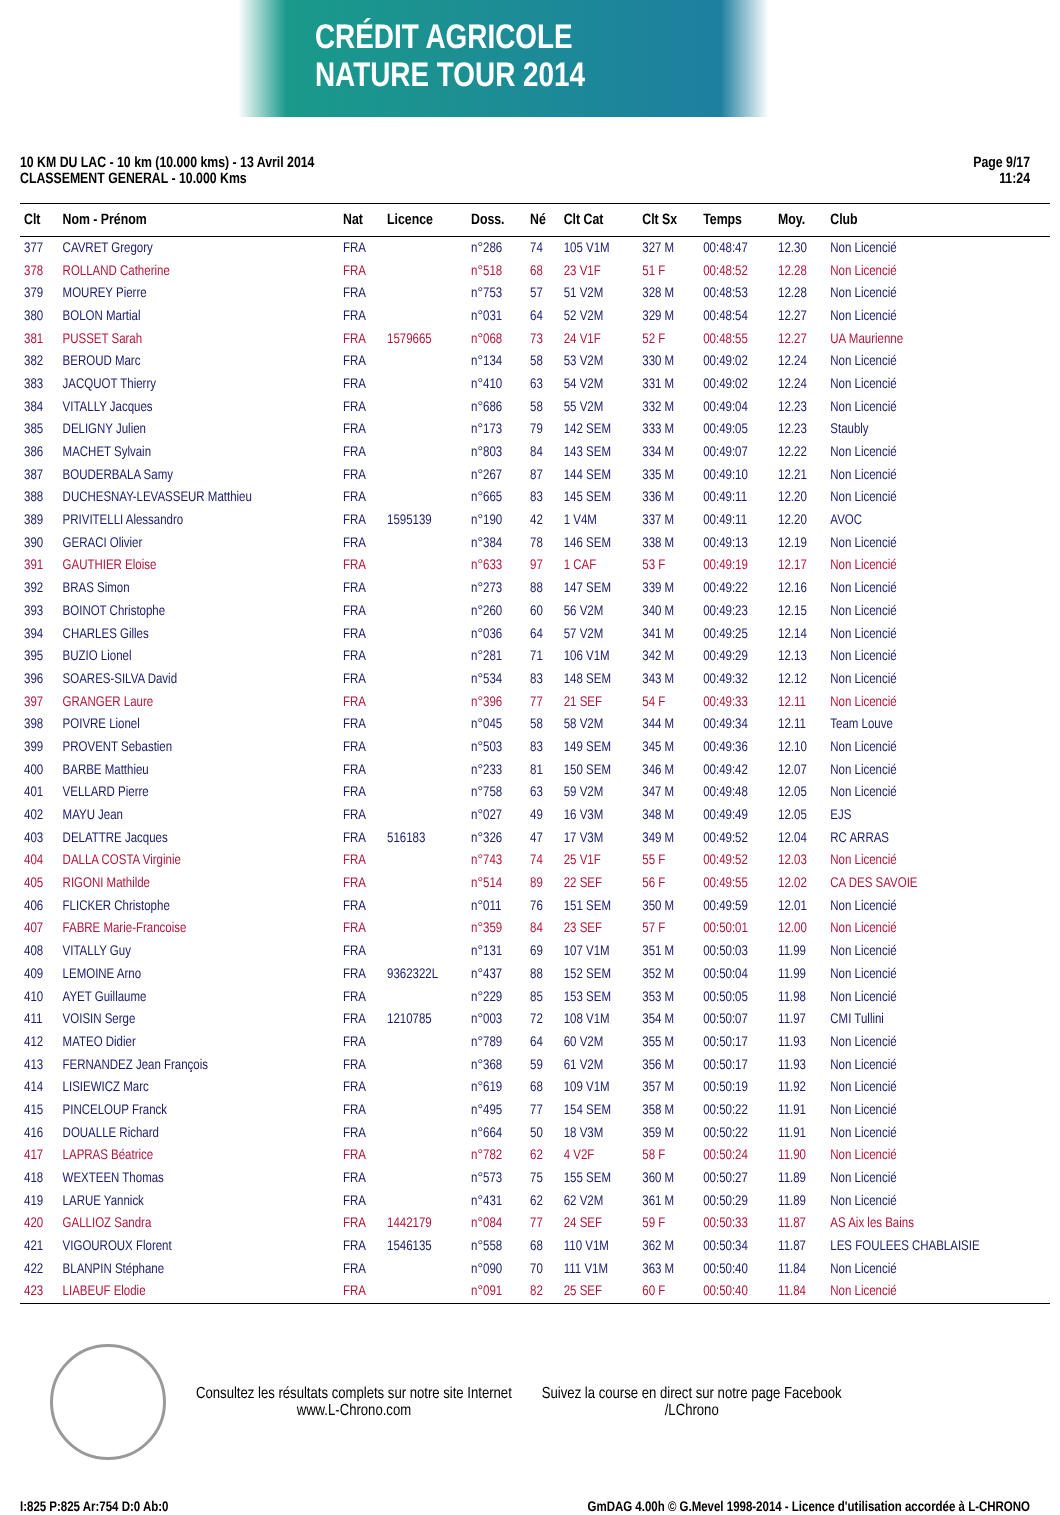CRÉDIT AGRICOLE
NATURE TOUR 2014
10 KM DU LAC - 10 km (10.000 kms) - 13 Avril 2014
CLASSEMENT GENERAL - 10.000 Kms
Page 9/17
11:24
| Clt | Nom - Prénom | Nat | Licence | Doss. | Né | Clt Cat | Clt Sx | Temps | Moy. | Club |
| --- | --- | --- | --- | --- | --- | --- | --- | --- | --- | --- |
| 377 | CAVRET Gregory | FRA | | n°286 | 74 | 105 V1M | 327 M | 00:48:47 | 12.30 | Non Licencié |
| 378 | ROLLAND Catherine | FRA | | n°518 | 68 | 23 V1F | 51 F | 00:48:52 | 12.28 | Non Licencié |
| 379 | MOUREY Pierre | FRA | | n°753 | 57 | 51 V2M | 328 M | 00:48:53 | 12.28 | Non Licencié |
| 380 | BOLON Martial | FRA | | n°031 | 64 | 52 V2M | 329 M | 00:48:54 | 12.27 | Non Licencié |
| 381 | PUSSET Sarah | FRA | 1579665 | n°068 | 73 | 24 V1F | 52 F | 00:48:55 | 12.27 | UA Maurienne |
| 382 | BEROUD Marc | FRA | | n°134 | 58 | 53 V2M | 330 M | 00:49:02 | 12.24 | Non Licencié |
| 383 | JACQUOT Thierry | FRA | | n°410 | 63 | 54 V2M | 331 M | 00:49:02 | 12.24 | Non Licencié |
| 384 | VITALLY Jacques | FRA | | n°686 | 58 | 55 V2M | 332 M | 00:49:04 | 12.23 | Non Licencié |
| 385 | DELIGNY Julien | FRA | | n°173 | 79 | 142 SEM | 333 M | 00:49:05 | 12.23 | Staubly |
| 386 | MACHET Sylvain | FRA | | n°803 | 84 | 143 SEM | 334 M | 00:49:07 | 12.22 | Non Licencié |
| 387 | BOUDERBALA Samy | FRA | | n°267 | 87 | 144 SEM | 335 M | 00:49:10 | 12.21 | Non Licencié |
| 388 | DUCHESNAY-LEVASSEUR Matthieu | FRA | | n°665 | 83 | 145 SEM | 336 M | 00:49:11 | 12.20 | Non Licencié |
| 389 | PRIVITELLI Alessandro | FRA | 1595139 | n°190 | 42 | 1 V4M | 337 M | 00:49:11 | 12.20 | AVOC |
| 390 | GERACI Olivier | FRA | | n°384 | 78 | 146 SEM | 338 M | 00:49:13 | 12.19 | Non Licencié |
| 391 | GAUTHIER Eloise | FRA | | n°633 | 97 | 1 CAF | 53 F | 00:49:19 | 12.17 | Non Licencié |
| 392 | BRAS Simon | FRA | | n°273 | 88 | 147 SEM | 339 M | 00:49:22 | 12.16 | Non Licencié |
| 393 | BOINOT Christophe | FRA | | n°260 | 60 | 56 V2M | 340 M | 00:49:23 | 12.15 | Non Licencié |
| 394 | CHARLES Gilles | FRA | | n°036 | 64 | 57 V2M | 341 M | 00:49:25 | 12.14 | Non Licencié |
| 395 | BUZIO Lionel | FRA | | n°281 | 71 | 106 V1M | 342 M | 00:49:29 | 12.13 | Non Licencié |
| 396 | SOARES-SILVA David | FRA | | n°534 | 83 | 148 SEM | 343 M | 00:49:32 | 12.12 | Non Licencié |
| 397 | GRANGER Laure | FRA | | n°396 | 77 | 21 SEF | 54 F | 00:49:33 | 12.11 | Non Licencié |
| 398 | POIVRE Lionel | FRA | | n°045 | 58 | 58 V2M | 344 M | 00:49:34 | 12.11 | Team Louve |
| 399 | PROVENT Sebastien | FRA | | n°503 | 83 | 149 SEM | 345 M | 00:49:36 | 12.10 | Non Licencié |
| 400 | BARBE Matthieu | FRA | | n°233 | 81 | 150 SEM | 346 M | 00:49:42 | 12.07 | Non Licencié |
| 401 | VELLARD Pierre | FRA | | n°758 | 63 | 59 V2M | 347 M | 00:49:48 | 12.05 | Non Licencié |
| 402 | MAYU Jean | FRA | | n°027 | 49 | 16 V3M | 348 M | 00:49:49 | 12.05 | EJS |
| 403 | DELATTRE Jacques | FRA | 516183 | n°326 | 47 | 17 V3M | 349 M | 00:49:52 | 12.04 | RC ARRAS |
| 404 | DALLA COSTA Virginie | FRA | | n°743 | 74 | 25 V1F | 55 F | 00:49:52 | 12.03 | Non Licencié |
| 405 | RIGONI Mathilde | FRA | | n°514 | 89 | 22 SEF | 56 F | 00:49:55 | 12.02 | CA DES SAVOIE |
| 406 | FLICKER Christophe | FRA | | n°011 | 76 | 151 SEM | 350 M | 00:49:59 | 12.01 | Non Licencié |
| 407 | FABRE Marie-Francoise | FRA | | n°359 | 84 | 23 SEF | 57 F | 00:50:01 | 12.00 | Non Licencié |
| 408 | VITALLY Guy | FRA | | n°131 | 69 | 107 V1M | 351 M | 00:50:03 | 11.99 | Non Licencié |
| 409 | LEMOINE Arno | FRA | 9362322L | n°437 | 88 | 152 SEM | 352 M | 00:50:04 | 11.99 | Non Licencié |
| 410 | AYET Guillaume | FRA | | n°229 | 85 | 153 SEM | 353 M | 00:50:05 | 11.98 | Non Licencié |
| 411 | VOISIN Serge | FRA | 1210785 | n°003 | 72 | 108 V1M | 354 M | 00:50:07 | 11.97 | CMI Tullini |
| 412 | MATEO Didier | FRA | | n°789 | 64 | 60 V2M | 355 M | 00:50:17 | 11.93 | Non Licencié |
| 413 | FERNANDEZ Jean François | FRA | | n°368 | 59 | 61 V2M | 356 M | 00:50:17 | 11.93 | Non Licencié |
| 414 | LISIEWICZ Marc | FRA | | n°619 | 68 | 109 V1M | 357 M | 00:50:19 | 11.92 | Non Licencié |
| 415 | PINCELOUP Franck | FRA | | n°495 | 77 | 154 SEM | 358 M | 00:50:22 | 11.91 | Non Licencié |
| 416 | DOUALLE Richard | FRA | | n°664 | 50 | 18 V3M | 359 M | 00:50:22 | 11.91 | Non Licencié |
| 417 | LAPRAS Béatrice | FRA | | n°782 | 62 | 4 V2F | 58 F | 00:50:24 | 11.90 | Non Licencié |
| 418 | WEXTEEN Thomas | FRA | | n°573 | 75 | 155 SEM | 360 M | 00:50:27 | 11.89 | Non Licencié |
| 419 | LARUE Yannick | FRA | | n°431 | 62 | 62 V2M | 361 M | 00:50:29 | 11.89 | Non Licencié |
| 420 | GALLIOZ Sandra | FRA | 1442179 | n°084 | 77 | 24 SEF | 59 F | 00:50:33 | 11.87 | AS Aix les Bains |
| 421 | VIGOUROUX Florent | FRA | 1546135 | n°558 | 68 | 110 V1M | 362 M | 00:50:34 | 11.87 | LES FOULEES CHABLAISIE |
| 422 | BLANPIN Stéphane | FRA | | n°090 | 70 | 111 V1M | 363 M | 00:50:40 | 11.84 | Non Licencié |
| 423 | LIABEUF Elodie | FRA | | n°091 | 82 | 25 SEF | 60 F | 00:50:40 | 11.84 | Non Licencié |
Consultez les résultats complets sur notre site Internet
www.L-Chrono.com
Suivez la course en direct sur notre page Facebook
/LChrono
I:825 P:825 Ar:754 D:0 Ab:0 GmDAG 4.00h © G.Mevel 1998-2014 - Licence d'utilisation accordée à L-CHRONO